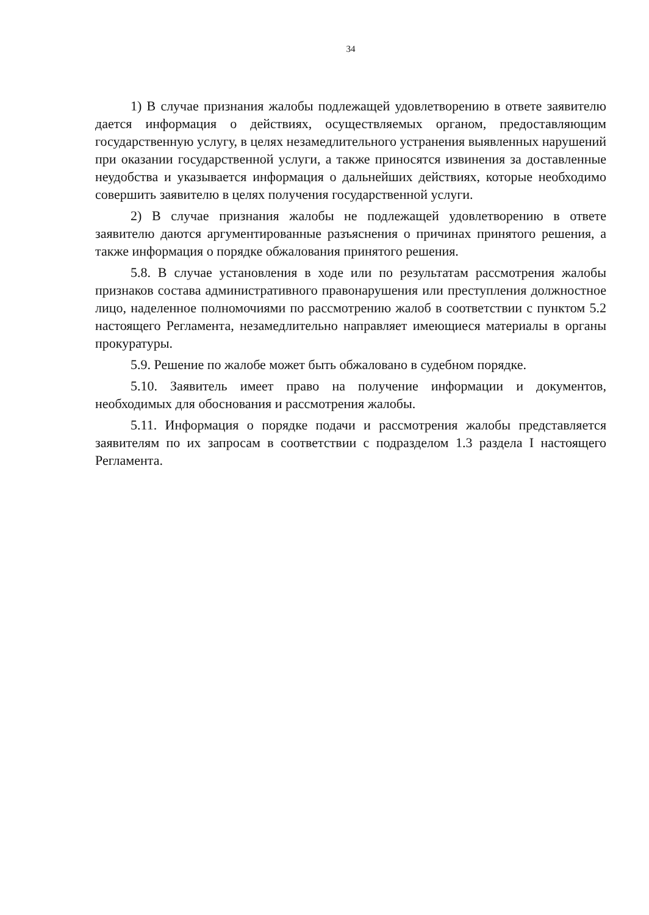34
1) В случае признания жалобы подлежащей удовлетворению в ответе заявителю дается информация о действиях, осуществляемых органом, предоставляющим государственную услугу, в целях незамедлительного устранения выявленных нарушений при оказании государственной услуги, а также приносятся извинения за доставленные неудобства и указывается информация о дальнейших действиях, которые необходимо совершить заявителю в целях получения государственной услуги.
2) В случае признания жалобы не подлежащей удовлетворению в ответе заявителю даются аргументированные разъяснения о причинах принятого решения, а также информация о порядке обжалования принятого решения.
5.8. В случае установления в ходе или по результатам рассмотрения жалобы признаков состава административного правонарушения или преступления должностное лицо, наделенное полномочиями по рассмотрению жалоб в соответствии с пунктом 5.2 настоящего Регламента, незамедлительно направляет имеющиеся материалы в органы прокуратуры.
5.9. Решение по жалобе может быть обжаловано в судебном порядке.
5.10. Заявитель имеет право на получение информации и документов, необходимых для обоснования и рассмотрения жалобы.
5.11. Информация о порядке подачи и рассмотрения жалобы представляется заявителям по их запросам в соответствии с подразделом 1.3 раздела I настоящего Регламента.